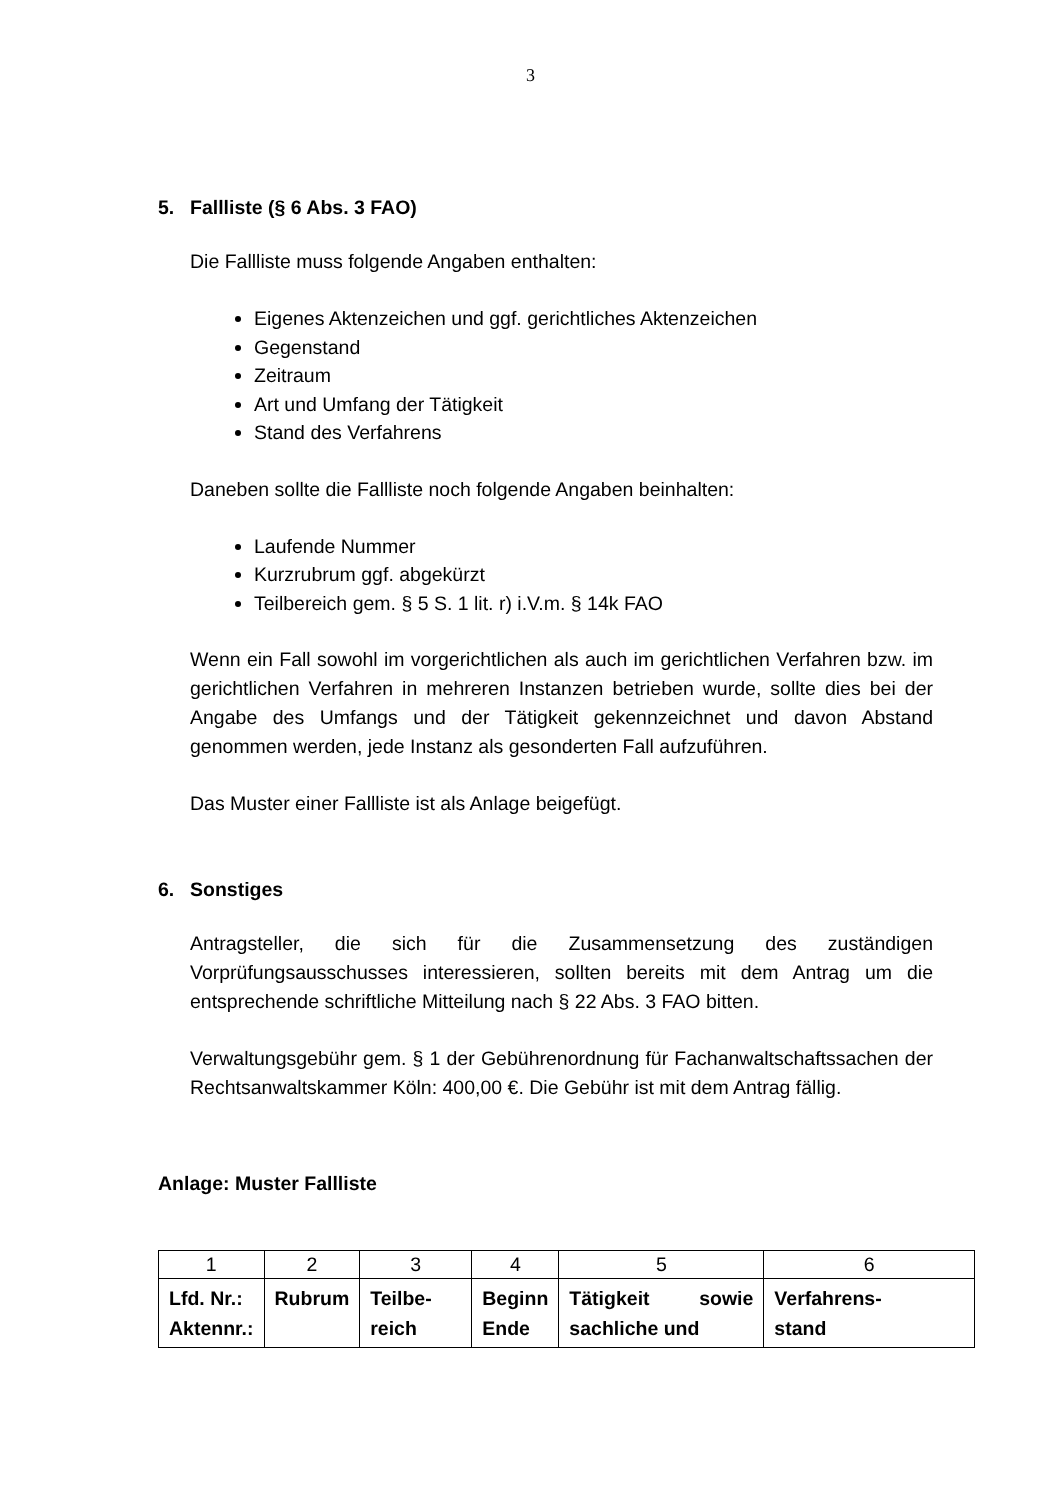3
5. Fallliste (§ 6 Abs. 3 FAO)
Die Fallliste muss folgende Angaben enthalten:
Eigenes Aktenzeichen und ggf. gerichtliches Aktenzeichen
Gegenstand
Zeitraum
Art und Umfang der Tätigkeit
Stand des Verfahrens
Daneben sollte die Fallliste noch folgende Angaben beinhalten:
Laufende Nummer
Kurzrubrum ggf. abgekürzt
Teilbereich gem. § 5 S. 1 lit. r) i.V.m. § 14k FAO
Wenn ein Fall sowohl im vorgerichtlichen als auch im gerichtlichen Verfahren bzw. im gerichtlichen Verfahren in mehreren Instanzen betrieben wurde, sollte dies bei der Angabe des Umfangs und der Tätigkeit gekennzeichnet und davon Abstand genommen werden, jede Instanz als gesonderten Fall aufzuführen.
Das Muster einer Fallliste ist als Anlage beigefügt.
6. Sonstiges
Antragsteller, die sich für die Zusammensetzung des zuständigen Vorprüfungsausschusses interessieren, sollten bereits mit dem Antrag um die entsprechende schriftliche Mitteilung nach § 22 Abs. 3 FAO bitten.
Verwaltungsgebühr gem. § 1 der Gebührenordnung für Fachanwaltschaftssachen der Rechtsanwaltskammer Köln: 400,00 €. Die Gebühr ist mit dem Antrag fällig.
Anlage: Muster Fallliste
| 1 | 2 | 3 | 4 | 5 | 6 |
| Lfd. Nr.: Aktennr.: | Rubrum | Teilbe- reich | Beginn Ende | Tätigkeit sowie sachliche und | Verfahrens- stand |